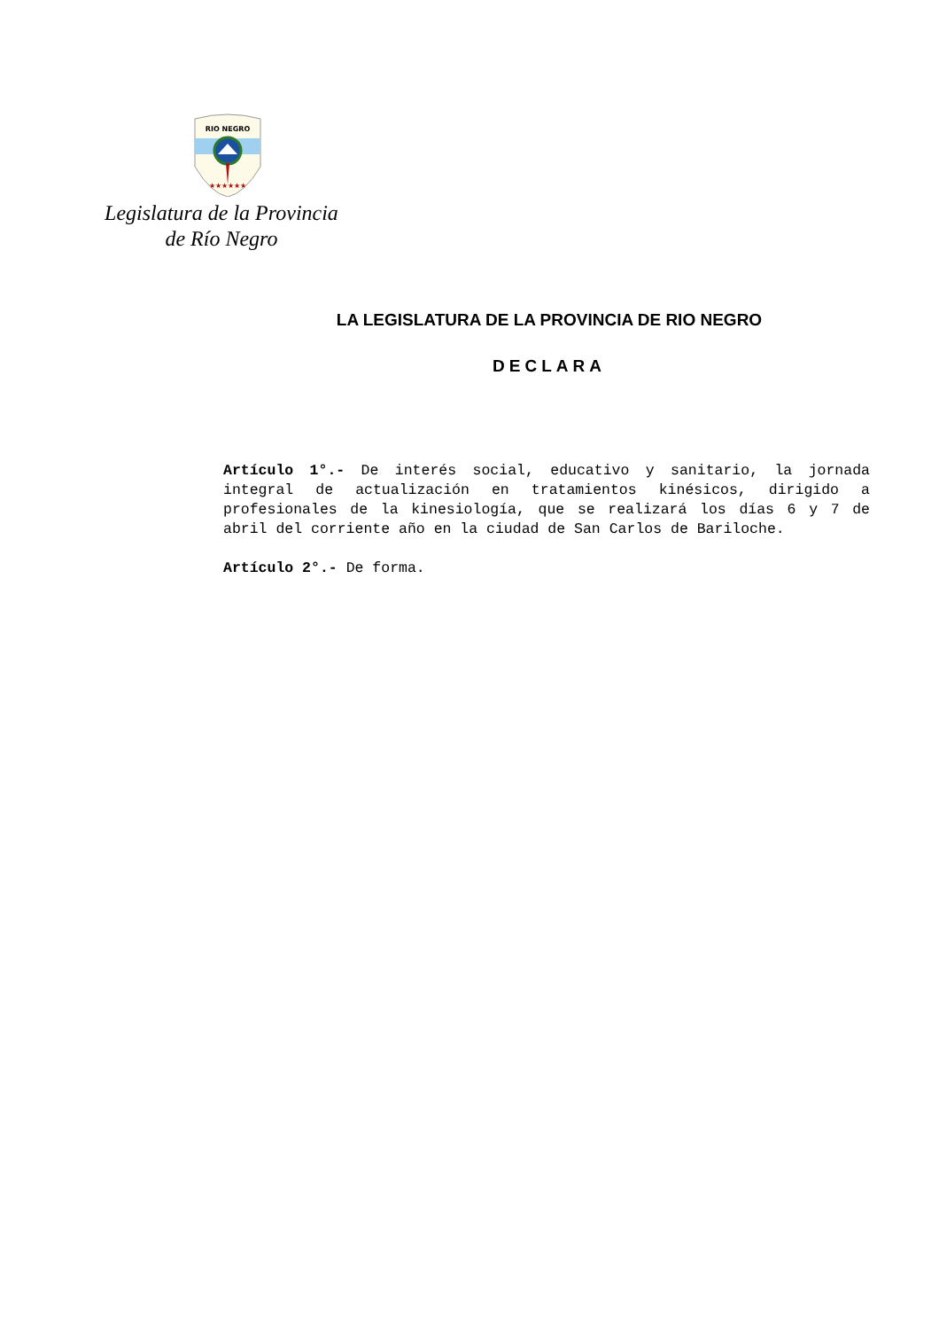RIO NEGRO
★★★★★★
Legislatura de la Provincia
de Río Negro
LA LEGISLATURA DE LA PROVINCIA DE RIO NEGRO
DECLARA
Artículo 1°.- De interés social, educativo y sanitario, la jornada integral de actualización en tratamientos kinésicos, dirigido a profesionales de la kinesiología, que se realizará los días 6 y 7 de abril del corriente año en la ciudad de San Carlos de Bariloche.
Artículo 2°.- De forma.